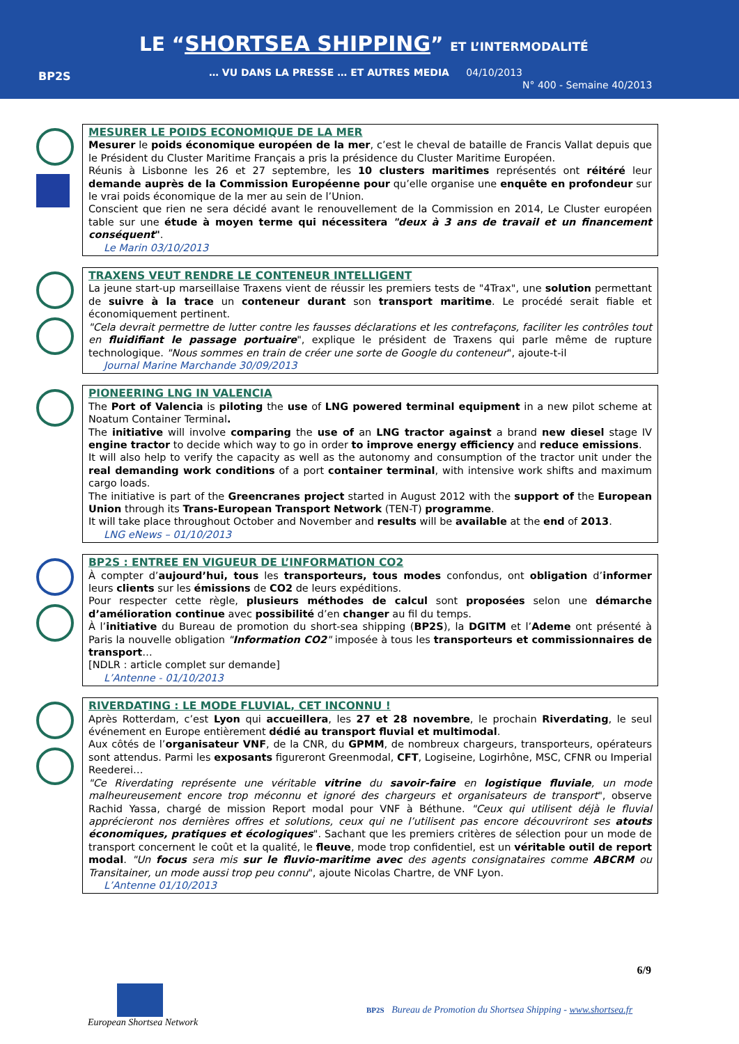BP2S
LE “SHORTSEA SHIPPING” ET L’INTERMODALITÉ
… VU DANS LA PRESSE … ET AUTRES MEDIA 04/10/2013
N° 400 - Semaine 40/2013
MESURER LE POIDS ECONOMIQUE DE LA MER
Mesurer le poids économique européen de la mer, c’est le cheval de bataille de Francis Vallat depuis que le Président du Cluster Maritime Français a pris la présidence du Cluster Maritime Européen.
Réunis à Lisbonne les 26 et 27 septembre, les 10 clusters maritimes représentés ont réitéré leur demande auprès de la Commission Européenne pour qu’elle organise une enquête en profondeur sur le vrai poids économique de la mer au sein de l’Union.
Conscient que rien ne sera décidé avant le renouvellement de la Commission en 2014, Le Cluster européen table sur une étude à moyen terme qui nécessitera "deux à 3 ans de travail et un financement conséquent".
Le Marin 03/10/2013
TRAXENS VEUT RENDRE LE CONTENEUR INTELLIGENT
La jeune start-up marseillaise Traxens vient de réussir les premiers tests de "4Trax", une solution permettant de suivre à la trace un conteneur durant son transport maritime. Le procédé serait fiable et économiquement pertinent.
"Cela devrait permettre de lutter contre les fausses déclarations et les contrefaçons, faciliter les contrôles tout en fluidifiant le passage portuaire", explique le président de Traxens qui parle même de rupture technologique. "Nous sommes en train de créer une sorte de Google du conteneur", ajoute-t-il
Journal Marine Marchande 30/09/2013
PIONEERING LNG IN VALENCIA
The Port of Valencia is piloting the use of LNG powered terminal equipment in a new pilot scheme at Noatum Container Terminal.
The initiative will involve comparing the use of an LNG tractor against a brand new diesel stage IV engine tractor to decide which way to go in order to improve energy efficiency and reduce emissions.
It will also help to verify the capacity as well as the autonomy and consumption of the tractor unit under the real demanding work conditions of a port container terminal, with intensive work shifts and maximum cargo loads.
The initiative is part of the Greencranes project started in August 2012 with the support of the European Union through its Trans-European Transport Network (TEN-T) programme.
It will take place throughout October and November and results will be available at the end of 2013.
LNG eNews – 01/10/2013
BP2S : ENTREE EN VIGUEUR DE L’INFORMATION CO2
À compter d’aujourd’hui, tous les transporteurs, tous modes confondus, ont obligation d’informer leurs clients sur les émissions de CO2 de leurs expéditions.
Pour respecter cette règle, plusieurs méthodes de calcul sont proposées selon une démarche d’amélioration continue avec possibilité d’en changer au fil du temps.
À l’initiative du Bureau de promotion du short-sea shipping (BP2S), la DGITM et l’Ademe ont présenté à Paris la nouvelle obligation "Information CO2" imposée à tous les transporteurs et commissionnaires de transport…
[NDLR : article complet sur demande]
L’Antenne - 01/10/2013
RIVERDATING : LE MODE FLUVIAL, CET INCONNU !
Après Rotterdam, c’est Lyon qui accueillera, les 27 et 28 novembre, le prochain Riverdating, le seul événement en Europe entièrement dédié au transport fluvial et multimodal.
Aux côtés de l’organisateur VNF, de la CNR, du GPMM, de nombreux chargeurs, transporteurs, opérateurs sont attendus. Parmi les exposants figureront Greenmodal, CFT, Logiseine, Logirhône, MSC, CFNR ou Imperial Reederei…
"Ce Riverdating représente une véritable vitrine du savoir-faire en logistique fluviale, un mode malheureusement encore trop méconnu et ignoré des chargeurs et organisateurs de transport", observe Rachid Yassa, chargé de mission Report modal pour VNF à Béthune. "Ceux qui utilisent déjà le fluvial apprécieront nos dernières offres et solutions, ceux qui ne l’utilisent pas encore découvriront ses atouts économiques, pratiques et écologiques". Sachant que les premiers critères de sélection pour un mode de transport concernent le coût et la qualité, le fleuve, mode trop confidentiel, est un véritable outil de report modal. "Un focus sera mis sur le fluvio-maritime avec des agents consignataires comme ABCRM ou Transitainer, un mode aussi trop peu connu", ajoute Nicolas Chartre, de VNF Lyon.
L’Antenne 01/10/2013
6/9
European Shortsea Network
BP2S Bureau de Promotion du Shortsea Shipping - www.shortsea.fr